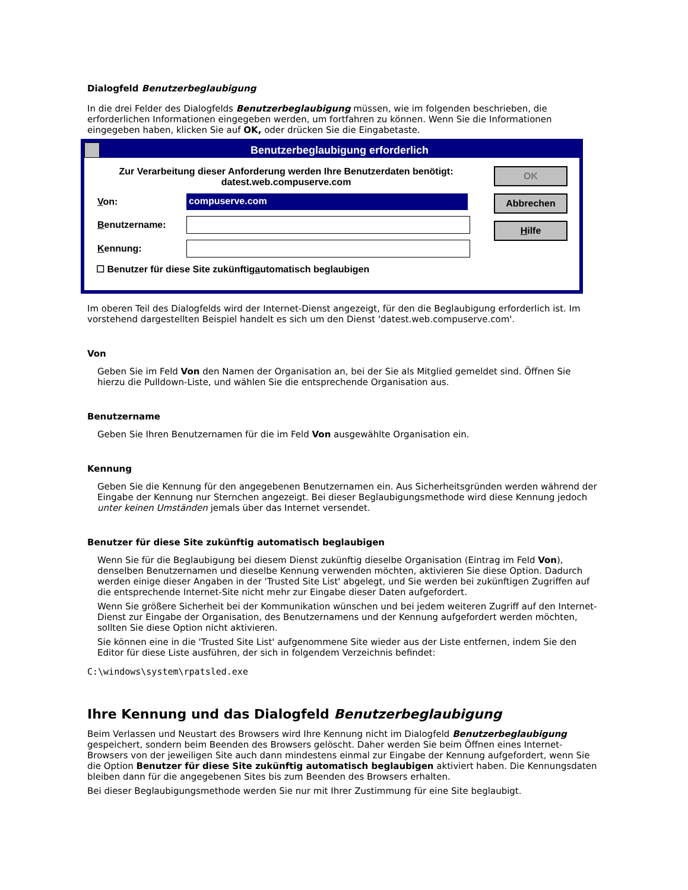Dialogfeld Benutzerbeglaubigung
In die drei Felder des Dialogfelds Benutzerbeglaubigung müssen, wie im folgenden beschrieben, die erforderlichen Informationen eingegeben werden, um fortfahren zu können. Wenn Sie die Informationen eingegeben haben, klicken Sie auf OK, oder drücken Sie die Eingabetaste.
Benutzerbeglaubigung erforderlich
Zur Verarbeitung dieser Anforderung werden Ihre Benutzerdaten benötigt:
datest.web.compuserve.com
Von:
compuserve.com
Benutzername:
Kennung:
☐ Benutzer für diese Site zukünftig a utomatisch beglaubigen
OK
Abbrechen
Hilfe
Im oberen Teil des Dialogfelds wird der Internet-Dienst angezeigt, für den die Beglaubigung erforderlich ist. Im vorstehend dargestellten Beispiel handelt es sich um den Dienst 'datest.web.compuserve.com'.
Von
Geben Sie im Feld Von den Namen der Organisation an, bei der Sie als Mitglied gemeldet sind. Öffnen Sie hierzu die Pulldown-Liste, und wählen Sie die entsprechende Organisation aus.
Benutzername
Geben Sie Ihren Benutzernamen für die im Feld Von ausgewählte Organisation ein.
Kennung
Geben Sie die Kennung für den angegebenen Benutzernamen ein. Aus Sicherheitsgründen werden während der Eingabe der Kennung nur Sternchen angezeigt. Bei dieser Beglaubigungsmethode wird diese Kennung jedoch unter keinen Umständen jemals über das Internet versendet.
Benutzer für diese Site zukünftig automatisch beglaubigen
Wenn Sie für die Beglaubigung bei diesem Dienst zukünftig dieselbe Organisation (Eintrag im Feld Von), denselben Benutzernamen und dieselbe Kennung verwenden möchten, aktivieren Sie diese Option. Dadurch werden einige dieser Angaben in der 'Trusted Site List' abgelegt, und Sie werden bei zukünftigen Zugriffen auf die entsprechende Internet-Site nicht mehr zur Eingabe dieser Daten aufgefordert.
Wenn Sie größere Sicherheit bei der Kommunikation wünschen und bei jedem weiteren Zugriff auf den Internet-Dienst zur Eingabe der Organisation, des Benutzernamens und der Kennung aufgefordert werden möchten, sollten Sie diese Option nicht aktivieren.
Sie können eine in die 'Trusted Site List' aufgenommene Site wieder aus der Liste entfernen, indem Sie den Editor für diese Liste ausführen, der sich in folgendem Verzeichnis befindet:
C:\windows\system\rpatsled.exe
Ihre Kennung und das Dialogfeld Benutzerbeglaubigung
Beim Verlassen und Neustart des Browsers wird Ihre Kennung nicht im Dialogfeld Benutzerbeglaubigung gespeichert, sondern beim Beenden des Browsers gelöscht. Daher werden Sie beim Öffnen eines Internet-Browsers von der jeweiligen Site auch dann mindestens einmal zur Eingabe der Kennung aufgefordert, wenn Sie die Option Benutzer für diese Site zukünftig automatisch beglaubigen aktiviert haben. Die Kennungsdaten bleiben dann für die angegebenen Sites bis zum Beenden des Browsers erhalten.
Bei dieser Beglaubigungsmethode werden Sie nur mit Ihrer Zustimmung für eine Site beglaubigt.